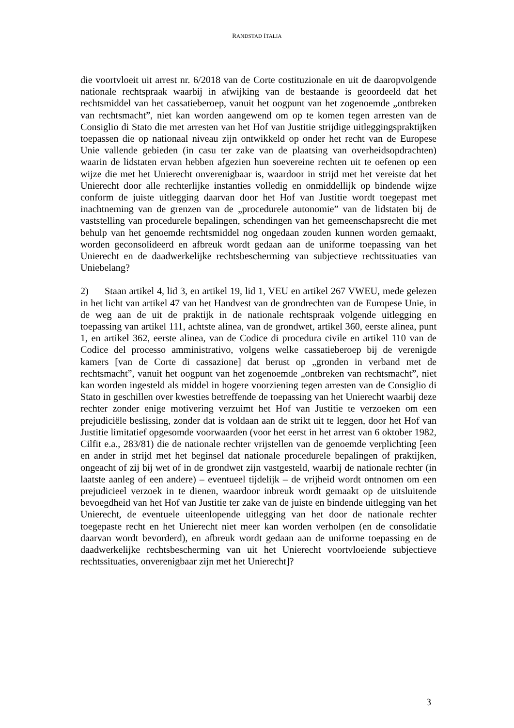RANDSTAD ITALIA
die voortvloeit uit arrest nr. 6/2018 van de Corte costituzionale en uit de daaropvolgende nationale rechtspraak waarbij in afwijking van de bestaande is geoordeeld dat het rechtsmiddel van het cassatieberoep, vanuit het oogpunt van het zogenoemde „ontbreken van rechtsmacht”, niet kan worden aangewend om op te komen tegen arresten van de Consiglio di Stato die met arresten van het Hof van Justitie strijdige uitleggingspraktijken toepassen die op nationaal niveau zijn ontwikkeld op onder het recht van de Europese Unie vallende gebieden (in casu ter zake van de plaatsing van overheidsopdrachten) waarin de lidstaten ervan hebben afgezien hun soevereine rechten uit te oefenen op een wijze die met het Unierecht onverenigbaar is, waardoor in strijd met het vereiste dat het Unierecht door alle rechterlijke instanties volledig en onmiddellijk op bindende wijze conform de juiste uitlegging daarvan door het Hof van Justitie wordt toegepast met inachtneming van de grenzen van de „procedurele autonomie” van de lidstaten bij de vaststelling van procedurele bepalingen, schendingen van het gemeenschapsrecht die met behulp van het genoemde rechtsmiddel nog ongedaan zouden kunnen worden gemaakt, worden geconsolideerd en afbreuk wordt gedaan aan de uniforme toepassing van het Unierecht en de daadwerkelijke rechtsbescherming van subjectieve rechtssituaties van Uniebelang?
2) Staan artikel 4, lid 3, en artikel 19, lid 1, VEU en artikel 267 VWEU, mede gelezen in het licht van artikel 47 van het Handvest van de grondrechten van de Europese Unie, in de weg aan de uit de praktijk in de nationale rechtspraak volgende uitlegging en toepassing van artikel 111, achtste alinea, van de grondwet, artikel 360, eerste alinea, punt 1, en artikel 362, eerste alinea, van de Codice di procedura civile en artikel 110 van de Codice del processo amministrativo, volgens welke cassatieberoep bij de verenigde kamers [van de Corte di cassazione] dat berust op „gronden in verband met de rechtsmacht”, vanuit het oogpunt van het zogenoemde „ontbreken van rechtsmacht”, niet kan worden ingesteld als middel in hogere voorziening tegen arresten van de Consiglio di Stato in geschillen over kwesties betreffende de toepassing van het Unierecht waarbij deze rechter zonder enige motivering verzuimt het Hof van Justitie te verzoeken om een prejudiciële beslissing, zonder dat is voldaan aan de strikt uit te leggen, door het Hof van Justitie limitatief opgesomde voorwaarden (voor het eerst in het arrest van 6 oktober 1982, Cilfit e.a., 283/81) die de nationale rechter vrijstellen van de genoemde verplichting [een en ander in strijd met het beginsel dat nationale procedurele bepalingen of praktijken, ongeacht of zij bij wet of in de grondwet zijn vastgesteld, waarbij de nationale rechter (in laatste aanleg of een andere) – eventueel tijdelijk – de vrijheid wordt ontnomen om een prejudicieel verzoek in te dienen, waardoor inbreuk wordt gemaakt op de uitsluitende bevoegdheid van het Hof van Justitie ter zake van de juiste en bindende uitlegging van het Unierecht, de eventuele uiteenlopende uitlegging van het door de nationale rechter toegepaste recht en het Unierecht niet meer kan worden verholpen (en de consolidatie daarvan wordt bevorderd), en afbreuk wordt gedaan aan de uniforme toepassing en de daadwerkelijke rechtsbescherming van uit het Unierecht voortvloeiende subjectieve rechtssituaties, onverenigbaar zijn met het Unierecht]?
3